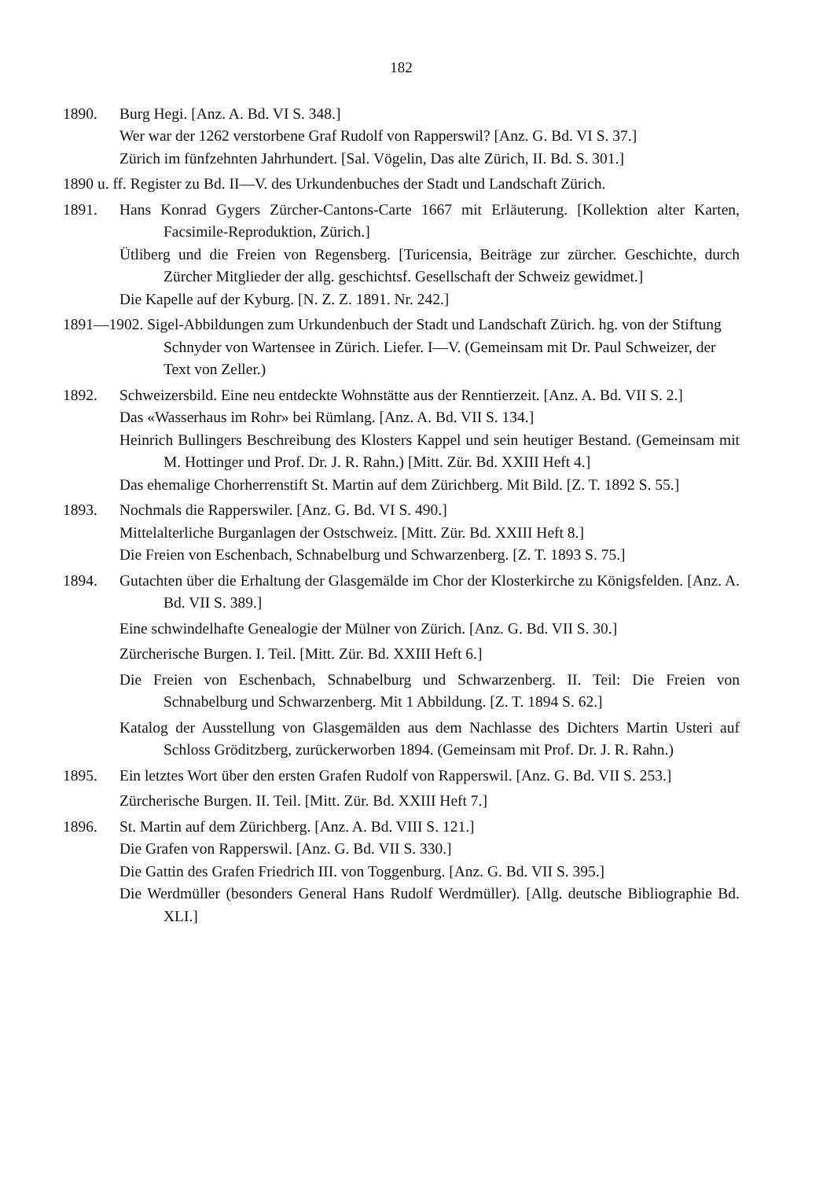182
1890. Burg Hegi. [Anz. A. Bd. VI S. 348.]
Wer war der 1262 verstorbene Graf Rudolf von Rapperswil? [Anz. G. Bd. VI S. 37.]
Zürich im fünfzehnten Jahrhundert. [Sal. Vögelin, Das alte Zürich, II. Bd. S. 301.]
1890 u. ff. Register zu Bd. II—V. des Urkundenbuches der Stadt und Landschaft Zürich.
1891. Hans Konrad Gygers Zürcher-Cantons-Carte 1667 mit Erläuterung. [Kollektion alter Karten, Facsimile-Reproduktion, Zürich.]
Ütliberg und die Freien von Regensberg. [Turicensia, Beiträge zur zürcher. Geschichte, durch Zürcher Mitglieder der allg. geschichtsf. Gesellschaft der Schweiz gewidmet.]
Die Kapelle auf der Kyburg. [N. Z. Z. 1891. Nr. 242.]
1891—1902. Sigel-Abbildungen zum Urkundenbuch der Stadt und Landschaft Zürich. hg. von der Stiftung Schnyder von Wartensee in Zürich. Liefer. I—V. (Gemeinsam mit Dr. Paul Schweizer, der Text von Zeller.)
1892. Schweizersbild. Eine neu entdeckte Wohnstätte aus der Renntierzeit. [Anz. A. Bd. VII S. 2.]
Das «Wasserhaus im Rohr» bei Rümlang. [Anz. A. Bd. VII S. 134.]
Heinrich Bullingers Beschreibung des Klosters Kappel und sein heutiger Bestand. (Gemeinsam mit M. Hottinger und Prof. Dr. J. R. Rahn.) [Mitt. Zür. Bd. XXIII Heft 4.]
Das ehemalige Chorherrenstift St. Martin auf dem Zürichberg. Mit Bild. [Z. T. 1892 S. 55.]
1893. Nochmals die Rapperswiler. [Anz. G. Bd. VI S. 490.]
Mittelalterliche Burganlagen der Ostschweiz. [Mitt. Zür. Bd. XXIII Heft 8.]
Die Freien von Eschenbach, Schnabelburg und Schwarzenberg. [Z. T. 1893 S. 75.]
1894. Gutachten über die Erhaltung der Glasgemälde im Chor der Klosterkirche zu Königsfelden. [Anz. A. Bd. VII S. 389.]
Eine schwindelhafte Genealogie der Mülner von Zürich. [Anz. G. Bd. VII S. 30.]
Zürcherische Burgen. I. Teil. [Mitt. Zür. Bd. XXIII Heft 6.]
Die Freien von Eschenbach, Schnabelburg und Schwarzenberg. II. Teil: Die Freien von Schnabelburg und Schwarzenberg. Mit 1 Abbildung. [Z. T. 1894 S. 62.]
Katalog der Ausstellung von Glasgemälden aus dem Nachlasse des Dichters Martin Usteri auf Schloss Gröditzberg, zurückerworben 1894. (Gemeinsam mit Prof. Dr. J. R. Rahn.)
1895. Ein letztes Wort über den ersten Grafen Rudolf von Rapperswil. [Anz. G. Bd. VII S. 253.]
Zürcherische Burgen. II. Teil. [Mitt. Zür. Bd. XXIII Heft 7.]
1896. St. Martin auf dem Zürichberg. [Anz. A. Bd. VIII S. 121.]
Die Grafen von Rapperswil. [Anz. G. Bd. VII S. 330.]
Die Gattin des Grafen Friedrich III. von Toggenburg. [Anz. G. Bd. VII S. 395.]
Die Werdmüller (besonders General Hans Rudolf Werdmüller). [Allg. deutsche Bibliographie Bd. XLI.]